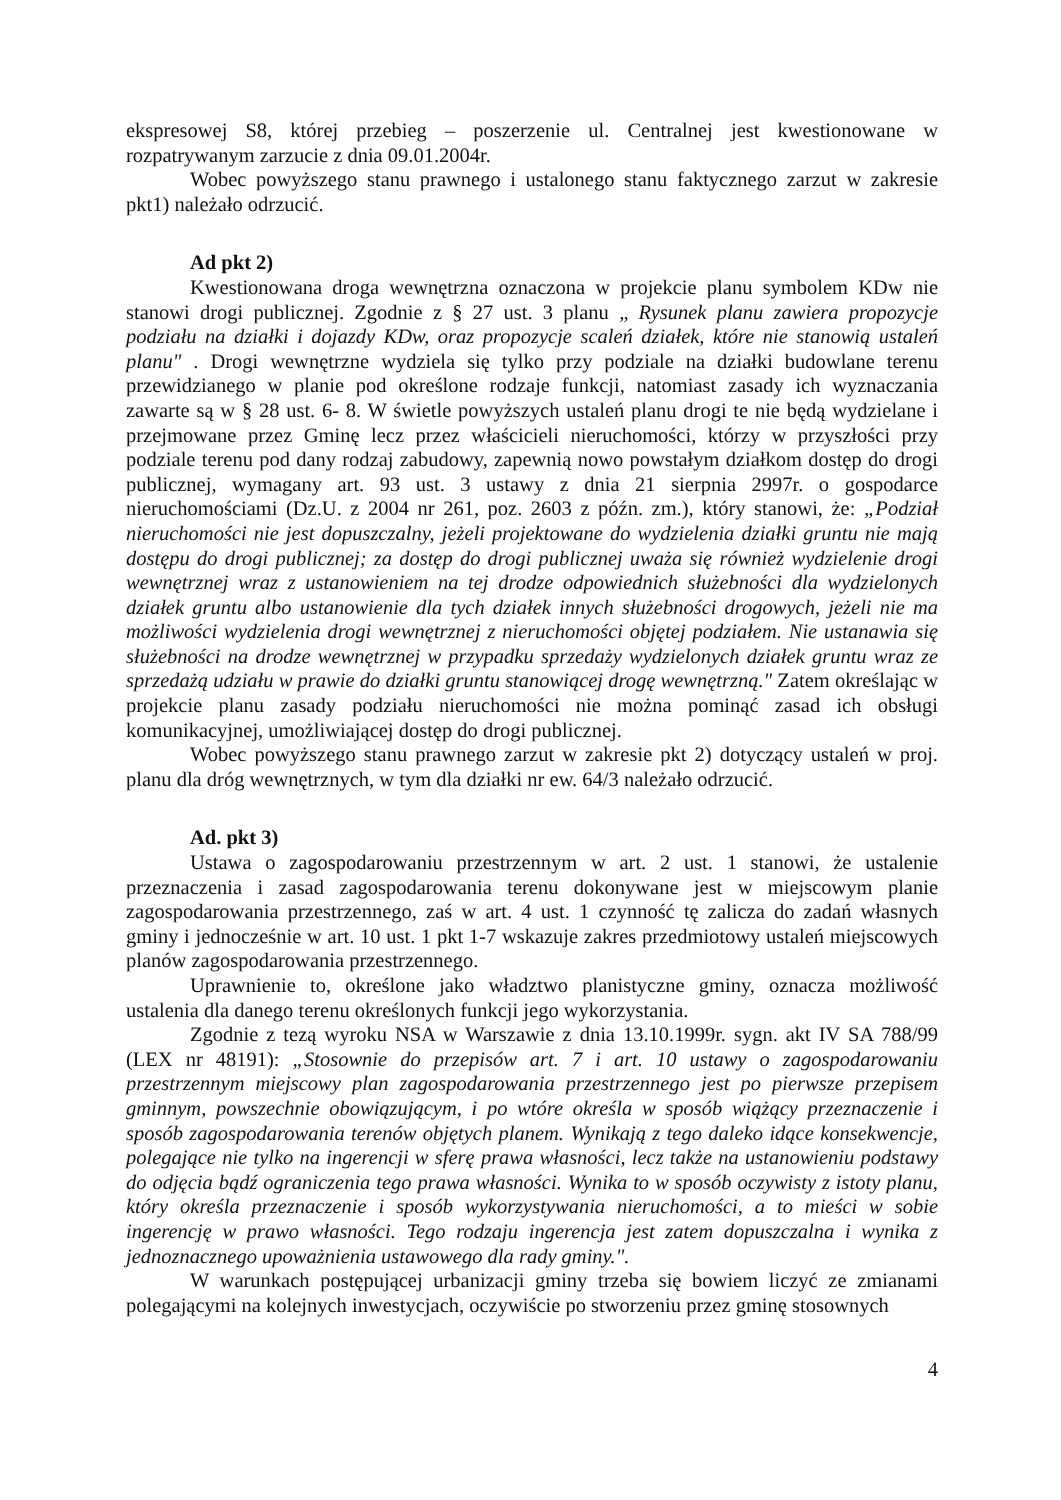ekspresowej S8, której przebieg – poszerzenie ul. Centralnej jest kwestionowane w rozpatrywanym zarzucie z dnia 09.01.2004r.
Wobec powyższego stanu prawnego i ustalonego stanu faktycznego zarzut w zakresie pkt1) należało odrzucić.
Ad pkt 2)
Kwestionowana droga wewnętrzna oznaczona w projekcie planu symbolem KDw nie stanowi drogi publicznej. Zgodnie z § 27 ust. 3 planu „ Rysunek planu zawiera propozycje podziału na działki i dojazdy KDw, oraz propozycje scaleń działek, które nie stanowią ustaleń planu" . Drogi wewnętrzne wydziela się tylko przy podziale na działki budowlane terenu przewidzianego w planie pod określone rodzaje funkcji, natomiast zasady ich wyznaczania zawarte są w § 28 ust. 6- 8. W świetle powyższych ustaleń planu drogi te nie będą wydzielane i przejmowane przez Gminę lecz przez właścicieli nieruchomości, którzy w przyszłości przy podziale terenu pod dany rodzaj zabudowy, zapewnią nowo powstałym działkom dostęp do drogi publicznej, wymagany art. 93 ust. 3 ustawy z dnia 21 sierpnia 2997r. o gospodarce nieruchomościami (Dz.U. z 2004 nr 261, poz. 2603 z późn. zm.), który stanowi, że: „Podział nieruchomości nie jest dopuszczalny, jeżeli projektowane do wydzielenia działki gruntu nie mają dostępu do drogi publicznej; za dostęp do drogi publicznej uważa się również wydzielenie drogi wewnętrznej wraz z ustanowieniem na tej drodze odpowiednich służebności dla wydzielonych działek gruntu albo ustanowienie dla tych działek innych służebności drogowych, jeżeli nie ma możliwości wydzielenia drogi wewnętrznej z nieruchomości objętej podziałem. Nie ustanawia się służebności na drodze wewnętrznej w przypadku sprzedaży wydzielonych działek gruntu wraz ze sprzedażą udziału w prawie do działki gruntu stanowiącej drogę wewnętrzną." Zatem określając w projekcie planu zasady podziału nieruchomości nie można pominąć zasad ich obsługi komunikacyjnej, umożliwiającej dostęp do drogi publicznej.
Wobec powyższego stanu prawnego zarzut w zakresie pkt 2) dotyczący ustaleń w proj. planu dla dróg wewnętrznych, w tym dla działki nr ew. 64/3 należało odrzucić.
Ad. pkt 3)
Ustawa o zagospodarowaniu przestrzennym w art. 2 ust. 1 stanowi, że ustalenie przeznaczenia i zasad zagospodarowania terenu dokonywane jest w miejscowym planie zagospodarowania przestrzennego, zaś w art. 4 ust. 1 czynność tę zalicza do zadań własnych gminy i jednocześnie w art. 10 ust. 1 pkt 1-7 wskazuje zakres przedmiotowy ustaleń miejscowych planów zagospodarowania przestrzennego.
Uprawnienie to, określone jako władztwo planistyczne gminy, oznacza możliwość ustalenia dla danego terenu określonych funkcji jego wykorzystania.
Zgodnie z tezą wyroku NSA w Warszawie z dnia 13.10.1999r. sygn. akt IV SA 788/99 (LEX nr 48191): „Stosownie do przepisów art. 7 i art. 10 ustawy o zagospodarowaniu przestrzennym miejscowy plan zagospodarowania przestrzennego jest po pierwsze przepisem gminnym, powszechnie obowiązującym, i po wtóre określa w sposób wiążący przeznaczenie i sposób zagospodarowania terenów objętych planem. Wynikają z tego daleko idące konsekwencje, polegające nie tylko na ingerencji w sferę prawa własności, lecz także na ustanowieniu podstawy do odjęcia bądź ograniczenia tego prawa własności. Wynika to w sposób oczywisty z istoty planu, który określa przeznaczenie i sposób wykorzystywania nieruchomości, a to mieści w sobie ingerencję w prawo własności. Tego rodzaju ingerencja jest zatem dopuszczalna i wynika z jednoznacznego upoważnienia ustawowego dla rady gminy.".
W warunkach postępującej urbanizacji gminy trzeba się bowiem liczyć ze zmianami polegającymi na kolejnych inwestycjach, oczywiście po stworzeniu przez gminę stosownych
4